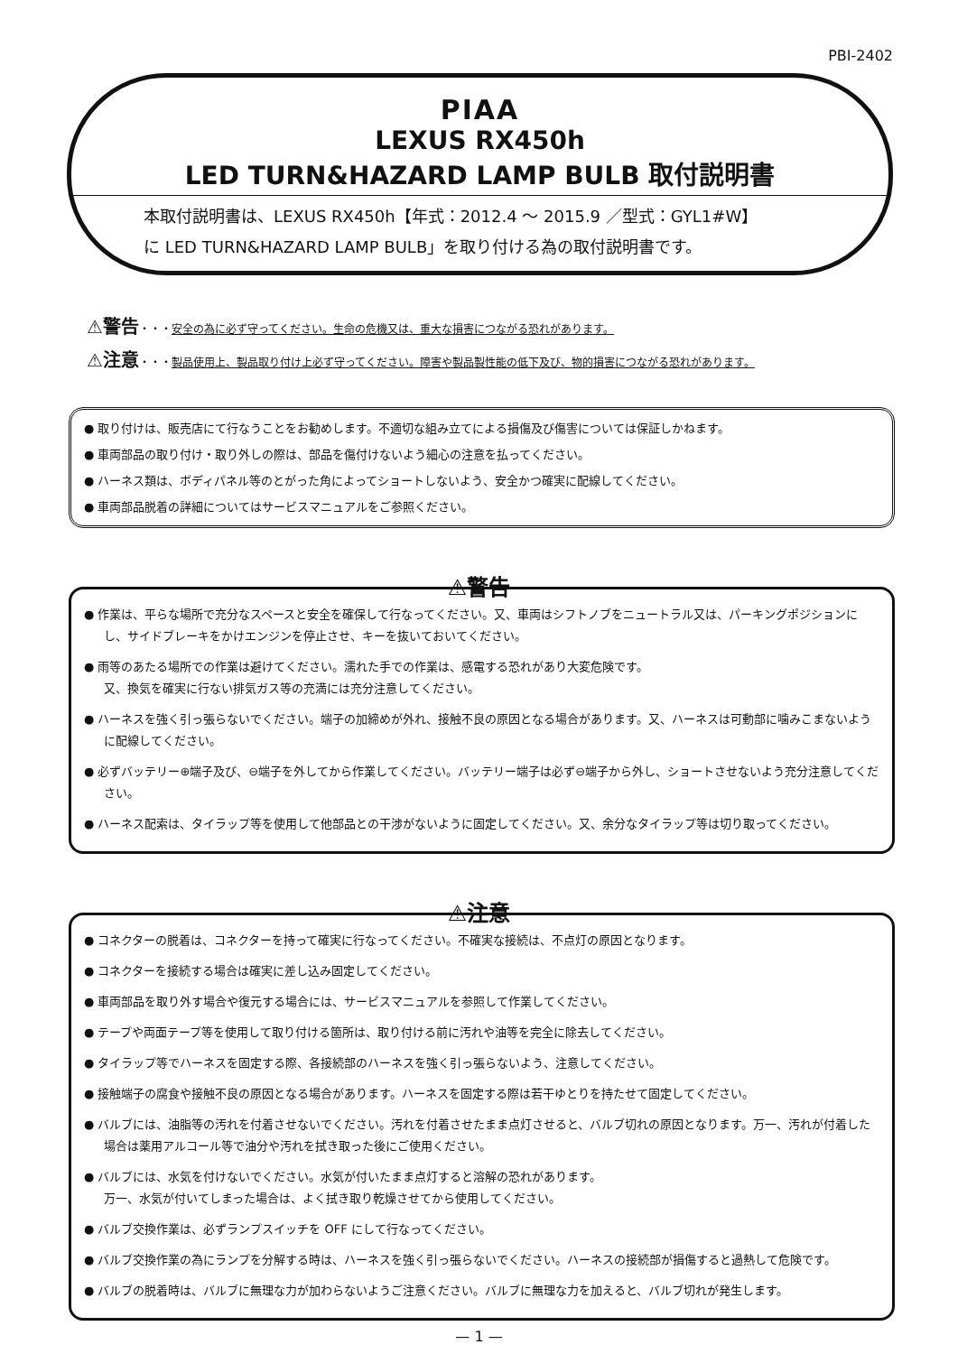PBI-2402
PIAA
LEXUS RX450h
LED TURN&HAZARD LAMP BULB 取付説明書
本取付説明書は、LEXUS RX450h【年式：2012.4 ～ 2015.9 ／型式：GYL1#W】
に LED TURN&HAZARD LAMP BULB」を取り付ける為の取付説明書です。
⚠警告・・・安全の為に必ず守ってください。生命の危機又は、重大な損害につながる恐れがあります。
⚠注意・・・製品使用上、製品取り付け上必ず守ってください。障害や製品製性能の低下及び、物的損害につながる恐れがあります。
● 取り付けは、販売店にて行なうことをお勧めします。不適切な組み立てによる損傷及び傷害については保証しかねます。
● 車両部品の取り付け・取り外しの際は、部品を傷付けないよう細心の注意を払ってください。
● ハーネス類は、ボディパネル等のとがった角によってショートしないよう、安全かつ確実に配線してください。
● 車両部品脱着の詳細についてはサービスマニュアルをご参照ください。
⚠警告
● 作業は、平らな場所で充分なスペースと安全を確保して行なってください。又、車両はシフトノブをニュートラル又は、パーキングポジションにし、サイドブレーキをかけエンジンを停止させ、キーを抜いておいてください。
● 雨等のあたる場所での作業は避けてください。濡れた手での作業は、感電する恐れがあり大変危険です。
又、換気を確実に行ない排気ガス等の充満には充分注意してください。
● ハーネスを強く引っ張らないでください。端子の加締めが外れ、接触不良の原因となる場合があります。又、ハーネスは可動部に噛みこまないように配線してください。
● 必ずバッテリー⊕端子及び、⊖端子を外してから作業してください。バッテリー端子は必ず⊖端子から外し、ショートさせないよう充分注意してください。
● ハーネス配索は、タイラップ等を使用して他部品との干渉がないように固定してください。又、余分なタイラップ等は切り取ってください。
⚠注意
● コネクターの脱着は、コネクターを持って確実に行なってください。不確実な接続は、不点灯の原因となります。
● コネクターを接続する場合は確実に差し込み固定してください。
● 車両部品を取り外す場合や復元する場合には、サービスマニュアルを参照して作業してください。
● テープや両面テープ等を使用して取り付ける箇所は、取り付ける前に汚れや油等を完全に除去してください。
● タイラップ等でハーネスを固定する際、各接続部のハーネスを強く引っ張らないよう、注意してください。
● 接触端子の腐食や接触不良の原因となる場合があります。ハーネスを固定する際は若干ゆとりを持たせて固定してください。
● バルブには、油脂等の汚れを付着させないでください。汚れを付着させたまま点灯させると、バルブ切れの原因となります。万一、汚れが付着した場合は薬用アルコール等で油分や汚れを拭き取った後にご使用ください。
● バルブには、水気を付けないでください。水気が付いたまま点灯すると溶解の恐れがあります。
万一、水気が付いてしまった場合は、よく拭き取り乾燥させてから使用してください。
● バルブ交換作業は、必ずランプスイッチを OFF にして行なってください。
● バルブ交換作業の為にランプを分解する時は、ハーネスを強く引っ張らないでください。ハーネスの接続部が損傷すると過熱して危険です。
● バルブの脱着時は、バルブに無理な力が加わらないようご注意ください。バルブに無理な力を加えると、バルブ切れが発生します。
— 1 —